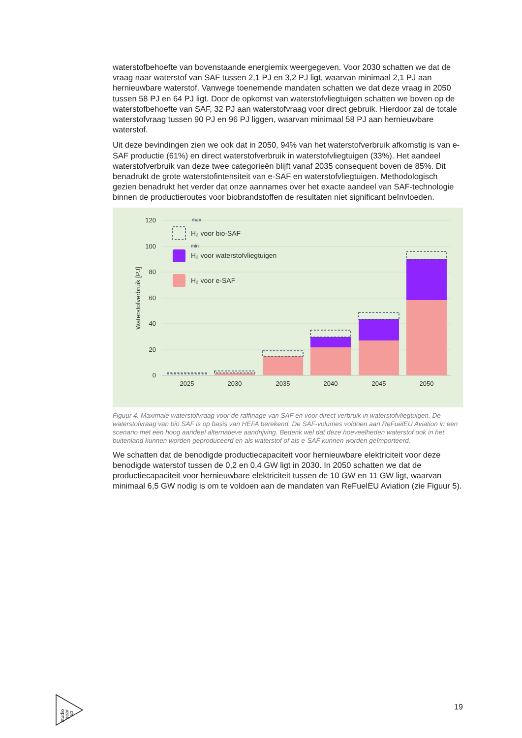waterstofbehoefte van bovenstaande energiemix weergegeven. Voor 2030 schatten we dat de vraag naar waterstof van SAF tussen 2,1 PJ en 3,2 PJ ligt, waarvan minimaal 2,1 PJ aan hernieuwbare waterstof. Vanwege toenemende mandaten schatten we dat deze vraag in 2050 tussen 58 PJ en 64 PJ ligt. Door de opkomst van waterstofvliegtuigen schatten we boven op de waterstofbehoefte van SAF, 32 PJ aan waterstofvraag voor direct gebruik. Hierdoor zal de totale waterstofvraag tussen 90 PJ en 96 PJ liggen, waarvan minimaal 58 PJ aan hernieuwbare waterstof.
Uit deze bevindingen zien we ook dat in 2050, 94% van het waterstofverbruik afkomstig is van e-SAF productie (61%) en direct waterstofverbruik in waterstofvliegtuigen (33%). Het aandeel waterstofverbruik van deze twee categorieën blijft vanaf 2035 consequent boven de 85%. Dit benadrukt de grote waterstofintensiteit van e-SAF en waterstofvliegtuigen. Methodologisch gezien benadrukt het verder dat onze aannames over het exacte aandeel van SAF-technologie binnen de productieroutes voor biobrandstoffen de resultaten niet significant beïnvloeden.
120
100
80
60
40
20
0
Waterstofverbruik [PJ]
2025
2030
2035
2040
2045
2050
max
min
H₂ voor bio-SAF
H₂ voor waterstofvliegtuigen
H₂ voor e-SAF
Figuur 4. Maximale waterstofvraag voor de raffinage van SAF en voor direct verbruik in waterstofvliegtuigen. De waterstofvraag van bio SAF is op basis van HEFA berekend. De SAF-volumes voldoen aan ReFuelEU Aviation in een scenario met een hoog aandeel alternatieve aandrijving. Bedenk wel dat deze hoeveelheden waterstof ook in het buitenland kunnen worden geproduceerd en als waterstof of als e-SAF kunnen worden geïmporteerd.
We schatten dat de benodigde productiecapaciteit voor hernieuwbare elektriciteit voor deze benodigde waterstof tussen de 0,2 en 0,4 GW ligt in 2030. In 2050 schatten we dat de productiecapaciteit voor hernieuwbare elektriciteit tussen de 10 GW en 11 GW ligt, waarvan minimaal 6,5 GW nodig is om te voldoen aan de mandaten van ReFuelEU Aviation (zie Figuur 5).
studio
gear
up
19